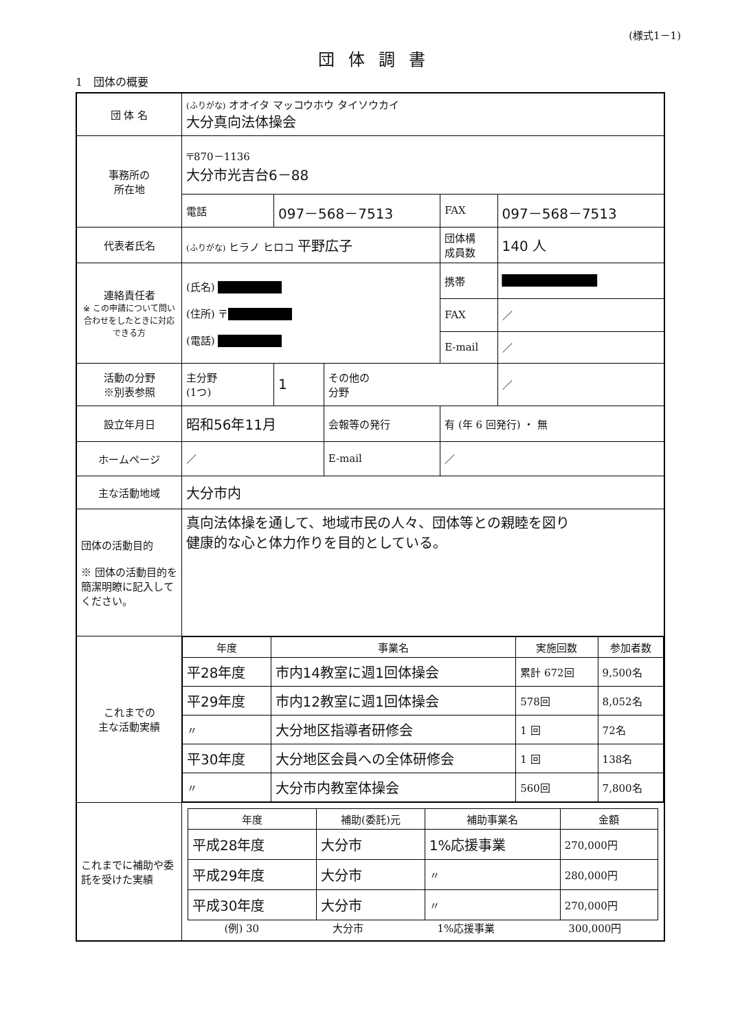(様式1－1)
団体調書
1　団体の概要
| 団 体 名 | (ふりがな) オオイタ マッコウホウ タイソウカイ 大分真向法体操会 | | | | |
| 事務所の 所在地 | 〒870－1136 大分市光吉台6－88 | | | | |
| | 電話 | 097－568－7513 | | FAX | 097－568－7513 |
| 代表者氏名 | (ふりがな) ヒラノ ヒロコ 平野広子 | | | 団体構 成員数 | 140 人 |
| 連絡責任者 ※ この申請について問い合わせをしたときに対応できる方 | (氏名) ████████ (住所) 〒 ████████ (電話) ████████ | | | 携帯 | ████████████ |
| | | | | FAX | ／ |
| | | | | E-mail | ／ |
| 活動の分野 ※別表参照 | 主分野 (1つ) | 1 | その他の 分野 | | ／ |
| 設立年月日 | 昭和56年11月 | | 会報等の発行 | 有 (年 6 回発行) ・ 無 | |
| ホームページ | ／ | | E-mail | ／ | |
| 主な活動地域 | 大分市内 | | | | |
| 団体の活動目的 ※ 団体の活動目的を簡潔明瞭に記入してください。 | 真向法体操を通して、地域市民の人々、団体等との親睦を図り 健康的な心と体力作りを目的としている。 | | | | |
| これまでの 主な活動実績 | / 年度 / 事業名 / 実施回数 / 参加者数 / / --- / --- / --- / --- / / 平28年度 / 市内14教室に週1回体操会 / 累計 672回 / 9,500名 / / 平29年度 / 市内12教室に週1回体操会 / 578回 / 8,052名 / / 〃 / 大分地区指導者研修会 / 1 回 / 72名 / / 平30年度 / 大分地区会員への全体研修会 / 1 回 / 138名 / / 〃 / 大分市内教室体操会 / 560回 / 7,800名 / | | | | |
| これまでに補助や委託を受けた実績 | / 年度 / 補助(委託)元 / 補助事業名 / 金額 / / --- / --- / --- / --- / / 平成28年度 / 大分市 / 1%応援事業 / 270,000円 / / 平成29年度 / 大分市 / 〃 / 280,000円 / / 平成30年度 / 大分市 / 〃 / 270,000円 / (例) 30 大分市 1%応援事業 300,000円 | | | | |